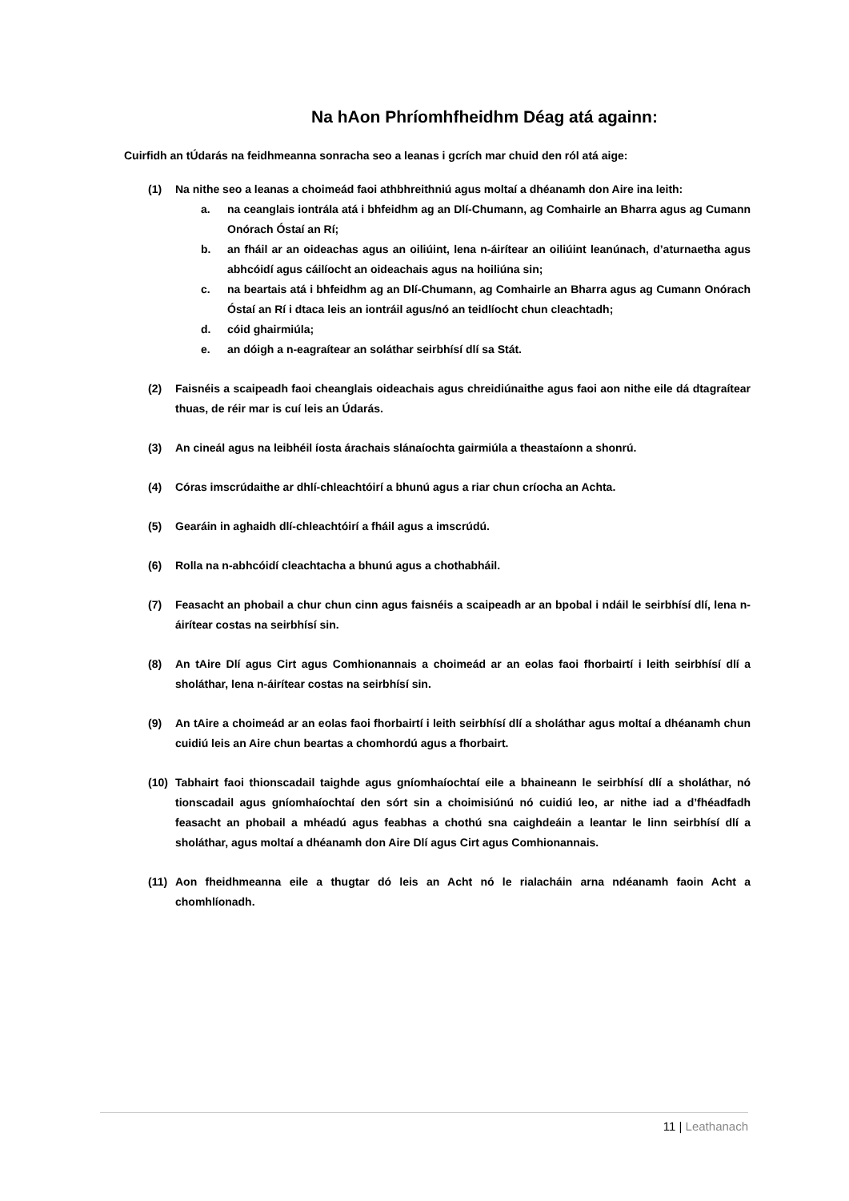Na hAon Phríomhfheidhm Déag atá againn:
Cuirfidh an tÚdarás na feidhmeanna sonracha seo a leanas i gcrích mar chuid den ról atá aige:
(1) Na nithe seo a leanas a choimeád faoi athbhreithniú agus moltaí a dhéanamh don Aire ina leith:
a. na ceanglais iontrála atá i bhfeidhm ag an Dlí-Chumann, ag Comhairle an Bharra agus ag Cumann Onórach Óstaí an Rí;
b. an fháil ar an oideachas agus an oiliúint, lena n-áirítear an oiliúint leanúnach, d’aturnaetha agus abhcóidí agus cáilíocht an oideachais agus na hoiliúna sin;
c. na beartais atá i bhfeidhm ag an Dlí-Chumann, ag Comhairle an Bharra agus ag Cumann Onórach Óstaí an Rí i dtaca leis an iontráil agus/nó an teidlíocht chun cleachtadh;
d. cóid ghairmiúla;
e. an dóigh a n-eagraítear an soláthar seirbhísí dlí sa Stát.
(2) Faisnéis a scaipeadh faoi cheanglais oideachais agus chreidiúnaithe agus faoi aon nithe eile dá dtagraítear thuas, de réir mar is cuí leis an Údarás.
(3) An cineál agus na leibhéil íosta árachais slánaíochta gairmiúla a theastaíonn a shonrú.
(4) Córas imscrúdaithe ar dhlí-chleachtóirí a bhunú agus a riar chun críocha an Achta.
(5) Gearáin in aghaidh dlí-chleachtóirí a fháil agus a imscrúdú.
(6) Rolla na n-abhcóidí cleachtacha a bhunú agus a chothabháil.
(7) Feasacht an phobail a chur chun cinn agus faisnéis a scaipeadh ar an bpobal i ndáil le seirbhísí dlí, lena n-áirítear costas na seirbhísí sin.
(8) An tAire Dlí agus Cirt agus Comhionannais a choimeád ar an eolas faoi fhorbairtí i leith seirbhísí dlí a sholáthar, lena n-áirítear costas na seirbhísí sin.
(9) An tAire a choimeád ar an eolas faoi fhorbairtí i leith seirbhísí dlí a sholáthar agus moltaí a dhéanamh chun cuidiú leis an Aire chun beartas a chomhordú agus a fhorbairt.
(10) Tabhairt faoi thionscadail taighde agus gníomhaíochtaí eile a bhaineann le seirbhísí dlí a sholáthar, nó tionscadail agus gníomhaíochtaí den sórt sin a choimisiúnú nó cuidiú leo, ar nithe iad a d’fhéadfadh feasacht an phobail a mhéadú agus feabhas a chothú sna caighdeáin a leantar le linn seirbhísí dlí a sholáthar, agus moltaí a dhéanamh don Aire Dlí agus Cirt agus Comhionannais.
(11) Aon fheidhmeanna eile a thugtar dó leis an Acht nó le rialacháin arna ndéanamh faoin Acht a chomhlíonadh.
11 | Leathanach